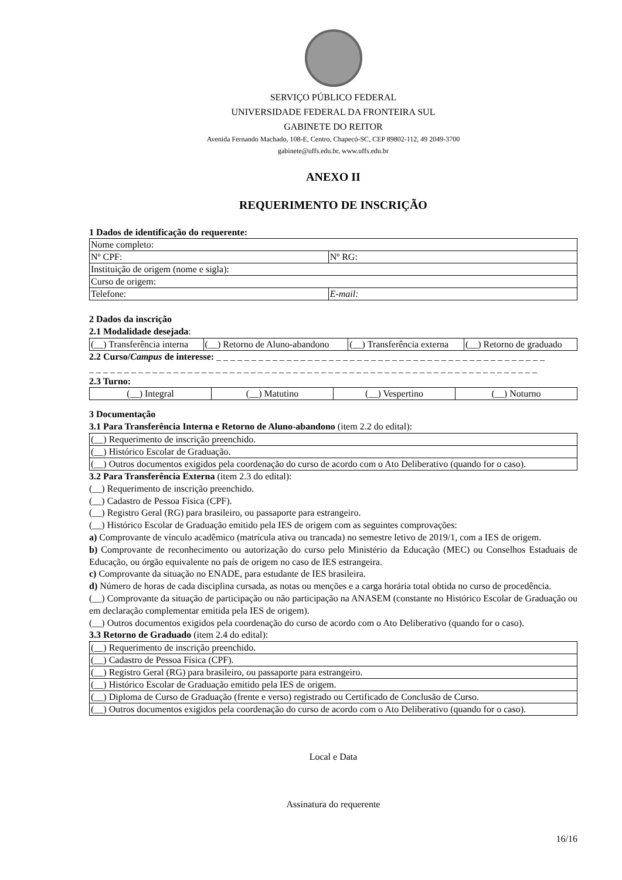SERVIÇO PÚBLICO FEDERAL
UNIVERSIDADE FEDERAL DA FRONTEIRA SUL
GABINETE DO REITOR
Avenida Fernando Machado, 108-E, Centro, Chapecó-SC, CEP 89802-112, 49 2049-3700
gabinete@uffs.edu.br, www.uffs.edu.br
ANEXO II
REQUERIMENTO DE INSCRIÇÃO
1 Dados de identificação do requerente:
| Nome completo: | |
| Nº CPF: | Nº RG: |
| Instituição de origem (nome e sigla): | |
| Curso de origem: | |
| Telefone: | E-mail: |
2 Dados da inscrição
2.1 Modalidade desejada:
| (__) Transferência interna | (__) Retorno de Aluno-abandono | (__) Transferência externa | (__) Retorno de graduado |
2.2 Curso/Campus de interesse: _ _ _ _ _ _ _ _ _ _ _ _ _ _ _ _ _ _ _ _ _ _ _ _ _ _ _ _ _ _ _ _ _ _ _ _ _ _ _ _ _ _ _ _ _ _ _
_ _ _ _ _ _ _ _ _ _ _ _ _ _ _ _ _ _ _ _ _ _ _ _ _ _ _ _ _ _ _ _ _ _ _ _ _ _ _ _ _ _ _ _ _ _ _ _ _ _ _ _ _ _ _ _ _ _ _ _ _ _ _ _
2.3 Turno:
| (__) Integral | (__) Matutino | (__) Vespertino | (__) Noturno |
3 Documentação
3.1 Para Transferência Interna e Retorno de Aluno-abandono (item 2.2 do edital):
| (__) Requerimento de inscrição preenchido. |
| (__) Histórico Escolar de Graduação. |
| (__) Outros documentos exigidos pela coordenação do curso de acordo com o Ato Deliberativo (quando for o caso). |
3.2 Para Transferência Externa (item 2.3 do edital):
(__) Requerimento de inscrição preenchido.
(__) Cadastro de Pessoa Física (CPF).
(__) Registro Geral (RG) para brasileiro, ou passaporte para estrangeiro.
(__) Histórico Escolar de Graduação emitido pela IES de origem com as seguintes comprovações:
a) Comprovante de vínculo acadêmico (matrícula ativa ou trancada) no semestre letivo de 2019/1, com a IES de origem.
b) Comprovante de reconhecimento ou autorização do curso pelo Ministério da Educação (MEC) ou Conselhos Estaduais de Educação, ou órgão equivalente no país de origem no caso de IES estrangeira.
c) Comprovante da situação no ENADE, para estudante de IES brasileira.
d) Número de horas de cada disciplina cursada, as notas ou menções e a carga horária total obtida no curso de procedência.
(__) Comprovante da situação de participação ou não participação na ANASEM (constante no Histórico Escolar de Graduação ou em declaração complementar emitida pela IES de origem).
(__) Outros documentos exigidos pela coordenação do curso de acordo com o Ato Deliberativo (quando for o caso).
3.3 Retorno de Graduado (item 2.4 do edital):
| (__) Requerimento de inscrição preenchido. |
| (__) Cadastro de Pessoa Física (CPF). |
| (__) Registro Geral (RG) para brasileiro, ou passaporte para estrangeiro. |
| (__) Histórico Escolar de Graduação emitido pela IES de origem. |
| (__) Diploma de Curso de Graduação (frente e verso) registrado ou Certificado de Conclusão de Curso. |
| (__) Outros documentos exigidos pela coordenação do curso de acordo com o Ato Deliberativo (quando for o caso). |
Local e Data
Assinatura do requerente
16/16